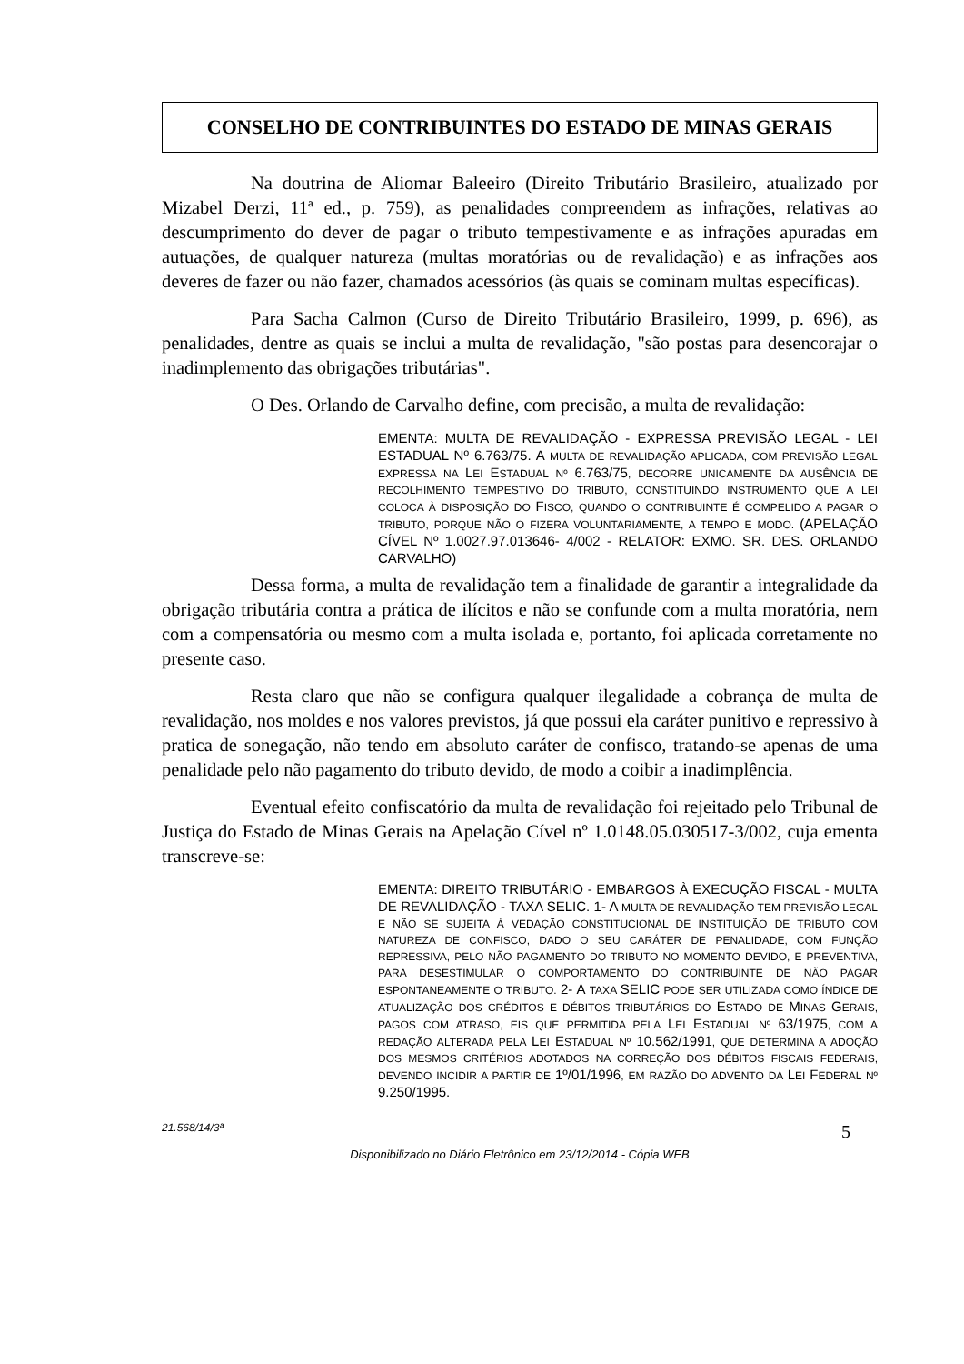CONSELHO DE CONTRIBUINTES DO ESTADO DE MINAS GERAIS
Na doutrina de Aliomar Baleeiro (Direito Tributário Brasileiro, atualizado por Mizabel Derzi, 11ª ed., p. 759), as penalidades compreendem as infrações, relativas ao descumprimento do dever de pagar o tributo tempestivamente e as infrações apuradas em autuações, de qualquer natureza (multas moratórias ou de revalidação) e as infrações aos deveres de fazer ou não fazer, chamados acessórios (às quais se cominam multas específicas).
Para Sacha Calmon (Curso de Direito Tributário Brasileiro, 1999, p. 696), as penalidades, dentre as quais se inclui a multa de revalidação, "são postas para desencorajar o inadimplemento das obrigações tributárias".
O Des. Orlando de Carvalho define, com precisão, a multa de revalidação:
EMENTA: MULTA DE REVALIDAÇÃO - EXPRESSA PREVISÃO LEGAL - LEI ESTADUAL Nº 6.763/75. A MULTA DE REVALIDAÇÃO APLICADA, COM PREVISÃO LEGAL EXPRESSA NA LEI ESTADUAL Nº 6.763/75, DECORRE UNICAMENTE DA AUSÊNCIA DE RECOLHIMENTO TEMPESTIVO DO TRIBUTO, CONSTITUINDO INSTRUMENTO QUE A LEI COLOCA À DISPOSIÇÃO DO FISCO, QUANDO O CONTRIBUINTE É COMPELIDO A PAGAR O TRIBUTO, PORQUE NÃO O FIZERA VOLUNTARIAMENTE, A TEMPO E MODO. (APELAÇÃO CÍVEL Nº 1.0027.97.013646- 4/002 - RELATOR: EXMO. SR. DES. ORLANDO CARVALHO)
Dessa forma, a multa de revalidação tem a finalidade de garantir a integralidade da obrigação tributária contra a prática de ilícitos e não se confunde com a multa moratória, nem com a compensatória ou mesmo com a multa isolada e, portanto, foi aplicada corretamente no presente caso.
Resta claro que não se configura qualquer ilegalidade a cobrança de multa de revalidação, nos moldes e nos valores previstos, já que possui ela caráter punitivo e repressivo à pratica de sonegação, não tendo em absoluto caráter de confisco, tratando-se apenas de uma penalidade pelo não pagamento do tributo devido, de modo a coibir a inadimplência.
Eventual efeito confiscatório da multa de revalidação foi rejeitado pelo Tribunal de Justiça do Estado de Minas Gerais na Apelação Cível nº 1.0148.05.030517-3/002, cuja ementa transcreve-se:
EMENTA: DIREITO TRIBUTÁRIO - EMBARGOS À EXECUÇÃO FISCAL - MULTA DE REVALIDAÇÃO - TAXA SELIC. 1- A MULTA DE REVALIDAÇÃO TEM PREVISÃO LEGAL E NÃO SE SUJEITA À VEDAÇÃO CONSTITUCIONAL DE INSTITUIÇÃO DE TRIBUTO COM NATUREZA DE CONFISCO, DADO O SEU CARÁTER DE PENALIDADE, COM FUNÇÃO REPRESSIVA, PELO NÃO PAGAMENTO DO TRIBUTO NO MOMENTO DEVIDO, E PREVENTIVA, PARA DESESTIMULAR O COMPORTAMENTO DO CONTRIBUINTE DE NÃO PAGAR ESPONTANEAMENTE O TRIBUTO. 2- A TAXA SELIC PODE SER UTILIZADA COMO ÍNDICE DE ATUALIZAÇÃO DOS CRÉDITOS E DÉBITOS TRIBUTÁRIOS DO ESTADO DE MINAS GERAIS, PAGOS COM ATRASO, EIS QUE PERMITIDA PELA LEI ESTADUAL Nº 63/1975, COM A REDAÇÃO ALTERADA PELA LEI ESTADUAL Nº 10.562/1991, QUE DETERMINA A ADOÇÃO DOS MESMOS CRITÉRIOS ADOTADOS NA CORREÇÃO DOS DÉBITOS FISCAIS FEDERAIS, DEVENDO INCIDIR A PARTIR DE 1º/01/1996, EM RAZÃO DO ADVENTO DA LEI FEDERAL Nº 9.250/1995.
21.568/14/3ª 5
Disponibilizado no Diário Eletrônico em 23/12/2014 - Cópia WEB